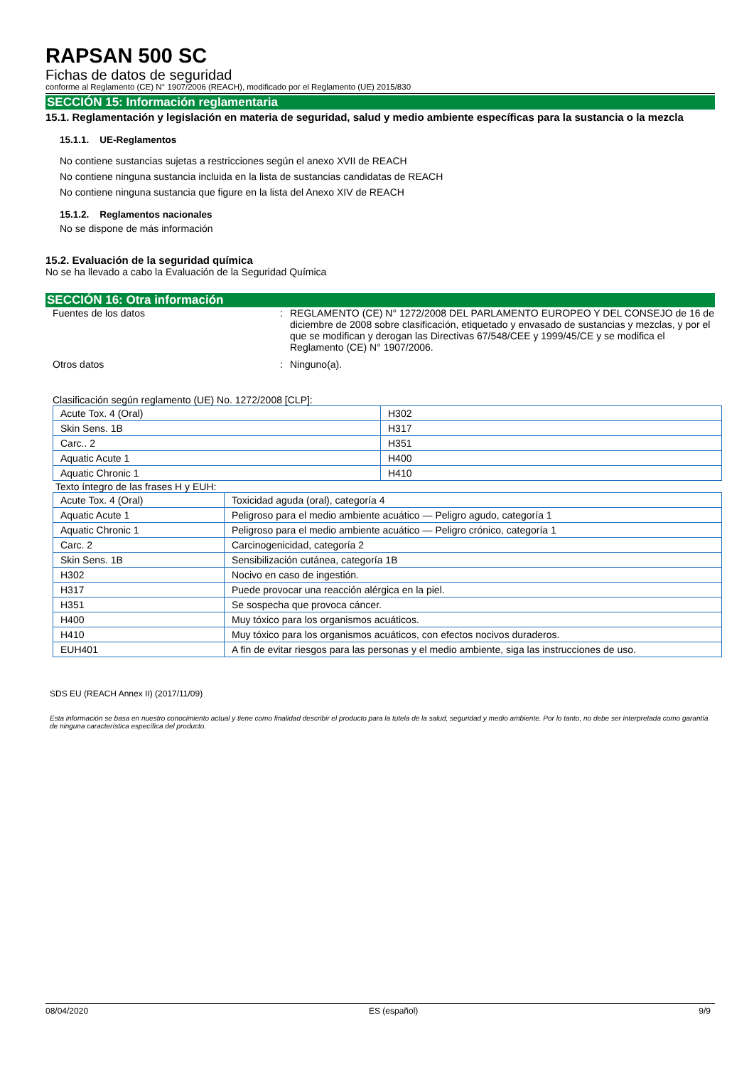RAPSAN 500 SC
Fichas de datos de seguridad
conforme al Reglamento (CE) N° 1907/2006 (REACH), modificado por el Reglamento (UE) 2015/830
SECCIÓN 15: Información reglamentaria
15.1. Reglamentación y legislación en materia de seguridad, salud y medio ambiente específicas para la sustancia o la mezcla
15.1.1. UE-Reglamentos
No contiene sustancias sujetas a restricciones según el anexo XVII de REACH
No contiene ninguna sustancia incluida en la lista de sustancias candidatas de REACH
No contiene ninguna sustancia que figure en la lista del Anexo XIV de REACH
15.1.2. Reglamentos nacionales
No se dispone de más información
15.2. Evaluación de la seguridad química
No se ha llevado a cabo la Evaluación de la Seguridad Química
SECCIÓN 16: Otra información
| Fuentes de los datos | : | REGLAMENTO (CE) N° 1272/2008 DEL PARLAMENTO EUROPEO Y DEL CONSEJO de 16 de diciembre de 2008 sobre clasificación, etiquetado y envasado de sustancias y mezclas, y por el que se modifican y derogan las Directivas 67/548/CEE y 1999/45/CE y se modifica el Reglamento (CE) N° 1907/2006. |
| Otros datos | : | Ninguno(a). |
Clasificación según reglamento (UE) No. 1272/2008 [CLP]:
| Acute Tox. 4 (Oral) | H302 |
| Skin Sens. 1B | H317 |
| Carc.. 2 | H351 |
| Aquatic Acute 1 | H400 |
| Aquatic Chronic 1 | H410 |
Texto íntegro de las frases H y EUH:
| Acute Tox. 4 (Oral) | Toxicidad aguda (oral), categoría 4 |
| Aquatic Acute 1 | Peligroso para el medio ambiente acuático — Peligro agudo, categoría 1 |
| Aquatic Chronic 1 | Peligroso para el medio ambiente acuático — Peligro crónico, categoría 1 |
| Carc. 2 | Carcinogenicidad, categoría 2 |
| Skin Sens. 1B | Sensibilización cutánea, categoría 1B |
| H302 | Nocivo en caso de ingestión. |
| H317 | Puede provocar una reacción alérgica en la piel. |
| H351 | Se sospecha que provoca cáncer. |
| H400 | Muy tóxico para los organismos acuáticos. |
| H410 | Muy tóxico para los organismos acuáticos, con efectos nocivos duraderos. |
| EUH401 | A fin de evitar riesgos para las personas y el medio ambiente, siga las instrucciones de uso. |
SDS EU (REACH Annex II) (2017/11/09)
Esta información se basa en nuestro conocimiento actual y tiene como finalidad describir el producto para la tutela de la salud, seguridad y medio ambiente. Por lo tanto, no debe ser interpretada como garantía de ninguna característica específica del producto.
08/04/2020 ES (español) 9/9